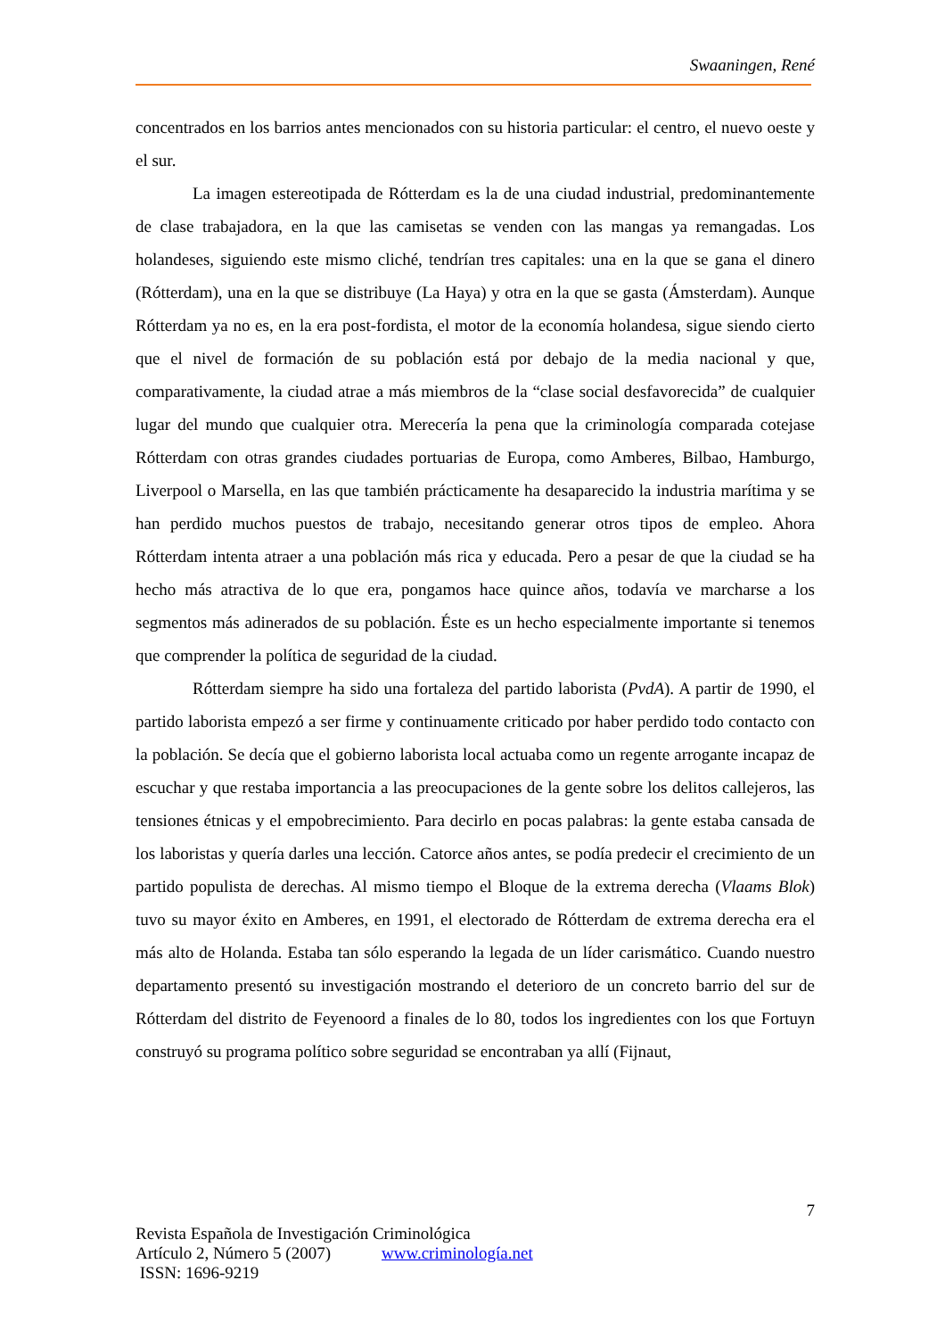Swaaningen, René
concentrados en los barrios antes mencionados con su historia particular: el centro, el nuevo oeste y el sur.
La imagen estereotipada de Rótterdam es la de una ciudad industrial, predominantemente de clase trabajadora, en la que las camisetas se venden con las mangas ya remangadas. Los holandeses, siguiendo este mismo cliché, tendrían tres capitales: una en la que se gana el dinero (Rótterdam), una en la que se distribuye (La Haya) y otra en la que se gasta (Ámsterdam). Aunque Rótterdam ya no es, en la era post-fordista, el motor de la economía holandesa, sigue siendo cierto que el nivel de formación de su población está por debajo de la media nacional y que, comparativamente, la ciudad atrae a más miembros de la “clase social desfavorecida” de cualquier lugar del mundo que cualquier otra. Merecería la pena que la criminología comparada cotejase Rótterdam con otras grandes ciudades portuarias de Europa, como Amberes, Bilbao, Hamburgo, Liverpool o Marsella, en las que también prácticamente ha desaparecido la industria marítima y se han perdido muchos puestos de trabajo, necesitando generar otros tipos de empleo. Ahora Rótterdam intenta atraer a una población más rica y educada. Pero a pesar de que la ciudad se ha hecho más atractiva de lo que era, pongamos hace quince años, todavía ve marcharse a los segmentos más adinerados de su población. Éste es un hecho especialmente importante si tenemos que comprender la política de seguridad de la ciudad.
Rótterdam siempre ha sido una fortaleza del partido laborista (PvdA). A partir de 1990, el partido laborista empezó a ser firme y continuamente criticado por haber perdido todo contacto con la población. Se decía que el gobierno laborista local actuaba como un regente arrogante incapaz de escuchar y que restaba importancia a las preocupaciones de la gente sobre los delitos callejeros, las tensiones étnicas y el empobrecimiento. Para decirlo en pocas palabras: la gente estaba cansada de los laboristas y quería darles una lección. Catorce años antes, se podía predecir el crecimiento de un partido populista de derechas. Al mismo tiempo el Bloque de la extrema derecha (Vlaams Blok) tuvo su mayor éxito en Amberes, en 1991, el electorado de Rótterdam de extrema derecha era el más alto de Holanda. Estaba tan sólo esperando la legada de un líder carismático. Cuando nuestro departamento presentó su investigación mostrando el deterioro de un concreto barrio del sur de Rótterdam del distrito de Feyenoord a finales de lo 80, todos los ingredientes con los que Fortuyn construyó su programa político sobre seguridad se encontraban ya allí (Fijnaut,
7
Revista Española de Investigación Criminológica
Artículo 2, Número 5 (2007) www.criminología.net
ISSN: 1696-9219